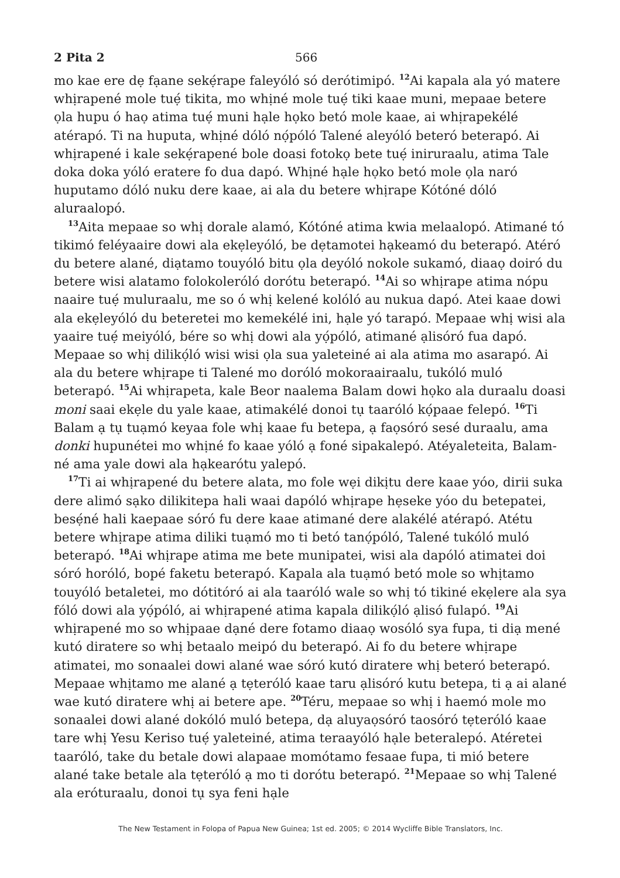2 Pita 2 566
mo kae ere dẹ fạane sekẹ́rape faleyóló só derótimipó. <sup>12</sup>Ai kapala ala yó matere whịrapené mole tuẹ́ tikita, mo whịné mole tuẹ́ tiki kaae muni, mepaae betere ọla hupu ó haọ atima tuẹ́ muni hạle họko betó mole kaae, ai whịrapekélé atérapó. Ti na huputa, whịné dóló nọ́póló Talené aleyóló beteró beterapó. Ai whịrapené i kale sekẹ́rapené bole doasi fotokọ bete tuẹ́ iniruraalu, atima Tale doka doka yóló eratere fo dua dapó. Whịné hạle họko betó mole ọla naró huputamo dóló nuku dere kaae, ai ala du betere whịrape Kótóné dóló aluraalopó.
<sup>13</sup> Aita mepaae so whị dorale alamó, Kótóné atima kwia melaalopó. Atimané tó tikimó feléyaaire dowi ala ekẹleyóló, be dẹtamotei hạkeamó du beterapó. Atéró du betere alané, diạtamo touyóló bitu ọla deyóló nokole sukamó, diaaọ doiró du betere wisi alatamo folokoleróló dorótu beterapó. <sup>14</sup>Ai so whịrape atima nópu naaire tuẹ́ muluraalu, me so ó whị kelené kolóló au nukua dapó. Atei kaae dowi ala ekẹleyóló du beteretei mo kemekélé ini, hạle yó tarapó. Mepaae whị wisi ala yaaire tuẹ́ meiyóló, bére so whị dowi ala yọ́póló, atimané ạlisóró fua dapó. Mepaae so whị dilikọ́ló wisi wisi ọla sua yaleteiné ai ala atima mo asarapó. Ai ala du betere whịrape ti Talené mo doróló mokoraairaalu, tukóló muló beterapó. <sup>15</sup>Ai whịrapeta, kale Beor naalema Balam dowi họko ala duraalu doasi moni saai ekẹle du yale kaae, atimakélé donoi tụ taaróló kọ́paae felepó. <sup>16</sup>Ti Balam ạ tụ tuạmó keyaa fole whị kaae fu betepa, ạ faọsóró sesé duraalu, ama donki hupunétei mo whịné fo kaae yóló ạ foné sipakalepó. Atéyaleteita, Balam-né ama yale dowi ala hạkearótu yalepó.
<sup>17</sup> Ti ai whịrapené du betere alata, mo fole wẹi dikịtu dere kaae yóo, dirii suka dere alimó sạko dilikitepa hali waai dapóló whịrape hẹseke yóo du betepatei, besẹ́né hali kaepaae sóró fu dere kaae atimané dere alakélé atérapó. Atétu betere whịrape atima diliki tuạmó mo ti betó tanọ́póló, Talené tukóló muló beterapó. <sup>18</sup>Ai whịrape atima me bete munipatei, wisi ala dapóló atimatei doi sóró horóló, bopé faketu beterapó. Kapala ala tuạmó betó mole so whịtamo touyóló betaletei, mo dótitóró ai ala taaróló wale so whị tó tikiné ekẹlere ala sya fóló dowi ala yọ́póló, ai whịrapené atima kapala dilikọ́ló ạlisó fulapó. <sup>19</sup>Ai whịrapené mo so whịpaae dạné dere fotamo diaaọ wosóló sya fupa, ti diạ mené kutó diratere so whị betaalo meipó du beterapó. Ai fo du betere whịrape atimatei, mo sonaalei dowi alané wae sóró kutó diratere whị beteró beterapó. Mepaae whịtamo me alané ạ tẹteróló kaae taru ạlisóró kutu betepa, ti ạ ai alané wae kutó diratere whị ai betere ape. <sup>20</sup>Téru, mepaae so whị i haemó mole mo sonaalei dowi alané dokóló muló betepa, dạ aluyaọsóró taosóró tẹteróló kaae tare whị Yesu Keriso tuẹ́ yaleteiné, atima teraayóló hạle beteralepó. Atéretei taaróló, take du betale dowi alapaae momótamo fesaae fupa, ti mió betere alané take betale ala tẹteróló ạ mo ti dorótu beterapó. <sup>21</sup>Mepaae so whị Talené ala eróturaalu, donoi tụ sya feni hạle
The New Testament in Folopa of Papua New Guinea; 1st ed. 2005; © 2014 Wycliffe Bible Translators, Inc.